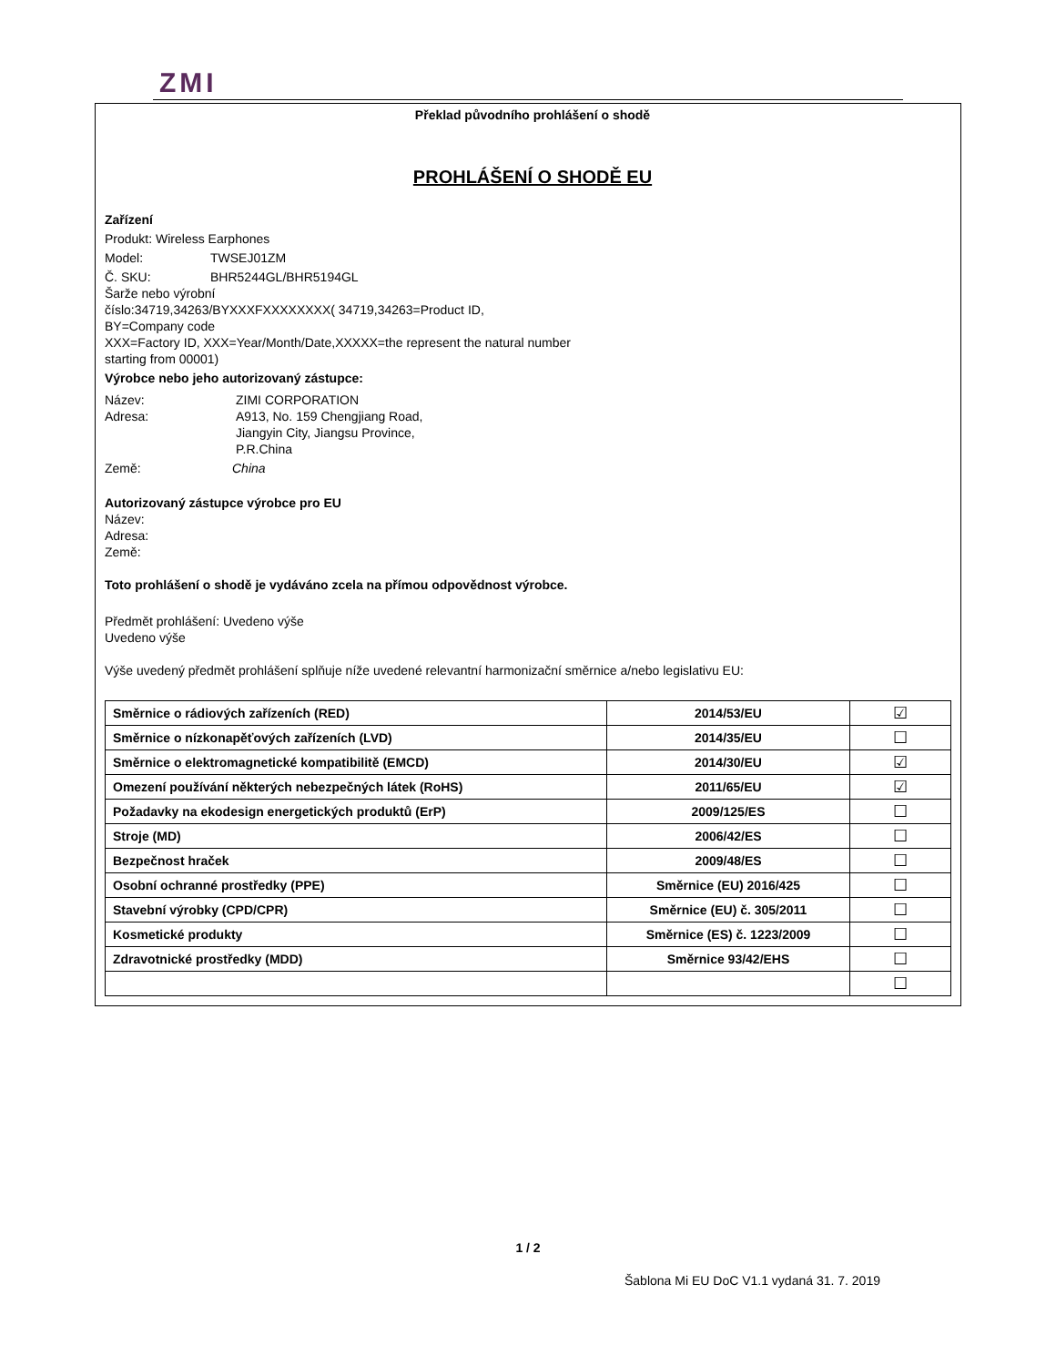ZMI
Překlad původního prohlášení o shodě
PROHLÁŠENÍ O SHODĚ EU
Zařízení
Produkt: Wireless Earphones
Model: TWSEJ01ZM
Č. SKU: BHR5244GL/BHR5194GL
Šarže nebo výrobní
číslo:34719,34263/BYXXXFXXXXXXXX( 34719,34263=Product ID,
BY=Company code
XXX=Factory ID, XXX=Year/Month/Date,XXXXX=the represent the natural number
starting from 00001)
Výrobce nebo jeho autorizovaný zástupce:
Název: ZIMI CORPORATION
Adresa: A913, No. 159 Chengjiang Road,
Jiangyin City, Jiangsu Province,
P.R.China
Země: China
Autorizovaný zástupce výrobce pro EU
Název:
Adresa:
Země:
Toto prohlášení o shodě je vydáváno zcela na přímou odpovědnost výrobce.
Předmět prohlášení: Uvedeno výše
Uvedeno výše
Výše uvedený předmět prohlášení splňuje níže uvedené relevantní harmonizační směrnice a/nebo legislativu EU:
| Směrnice o rádiových zařízeních (RED) | 2014/53/EU | ☑ |
| Směrnice o nízkonapěťových zařízeních (LVD) | 2014/35/EU | ☐ |
| Směrnice o elektromagnetické kompatibilitě (EMCD) | 2014/30/EU | ☑ |
| Omezení používání některých nebezpečných látek (RoHS) | 2011/65/EU | ☑ |
| Požadavky na ekodesign energetických produktů (ErP) | 2009/125/ES | ☐ |
| Stroje (MD) | 2006/42/ES | ☐ |
| Bezpečnost hraček | 2009/48/ES | ☐ |
| Osobní ochranné prostředky (PPE) | Směrnice (EU) 2016/425 | ☐ |
| Stavební výrobky (CPD/CPR) | Směrnice (EU) č. 305/2011 | ☐ |
| Kosmetické produkty | Směrnice (ES) č. 1223/2009 | ☐ |
| Zdravotnické prostředky (MDD) | Směrnice 93/42/EHS | ☐ |
| | | ☐ |
1 / 2
Šablona Mi EU DoC V1.1 vydaná 31. 7. 2019